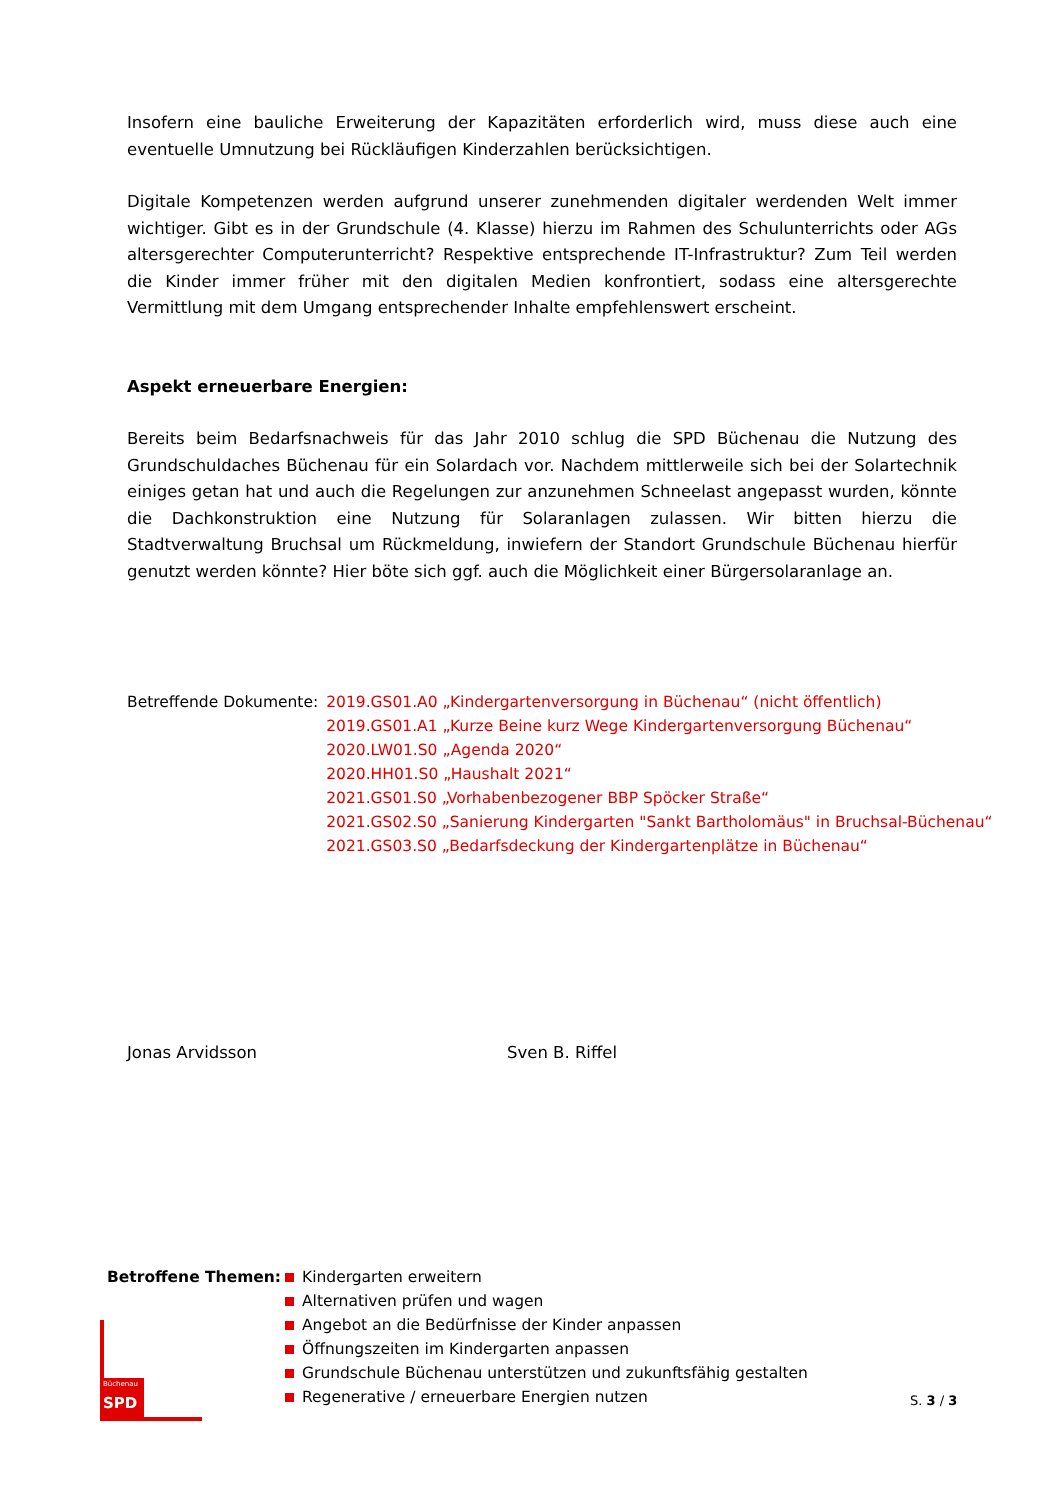Insofern eine bauliche Erweiterung der Kapazitäten erforderlich wird, muss diese auch eine eventuelle Umnutzung bei Rückläufigen Kinderzahlen berücksichtigen.
Digitale Kompetenzen werden aufgrund unserer zunehmenden digitaler werdenden Welt immer wichtiger. Gibt es in der Grundschule (4. Klasse) hierzu im Rahmen des Schulunterrichts oder AGs altersgerechter Computerunterricht? Respektive entsprechende IT-Infrastruktur? Zum Teil werden die Kinder immer früher mit den digitalen Medien konfrontiert, sodass eine altersgerechte Vermittlung mit dem Umgang entsprechender Inhalte empfehlenswert erscheint.
Aspekt erneuerbare Energien:
Bereits beim Bedarfsnachweis für das Jahr 2010 schlug die SPD Büchenau die Nutzung des Grundschuldaches Büchenau für ein Solardach vor. Nachdem mittlerweile sich bei der Solartechnik einiges getan hat und auch die Regelungen zur anzunehmen Schneelast angepasst wurden, könnte die Dachkonstruktion eine Nutzung für Solaranlagen zulassen. Wir bitten hierzu die Stadtverwaltung Bruchsal um Rückmeldung, inwiefern der Standort Grundschule Büchenau hierfür genutzt werden könnte? Hier böte sich ggf. auch die Möglichkeit einer Bürgersolaranlage an.
Betreffende Dokumente: 2019.GS01.A0 „Kindergartenversorgung in Büchenau“ (nicht öffentlich)
2019.GS01.A1 „Kurze Beine kurz Wege Kindergartenversorgung Büchenau“
2020.LW01.S0 „Agenda 2020“
2020.HH01.S0 „Haushalt 2021“
2021.GS01.S0 „Vorhabenbezogener BBP Spöcker Straße“
2021.GS02.S0 „Sanierung Kindergarten "Sankt Bartholomäus" in Bruchsal-Büchenau“
2021.GS03.S0 „Bedarfsdeckung der Kindergartenplätze in Büchenau“
Jonas Arvidsson Sven B. Riffel
Betroffene Themen: Kindergarten erweitern
Alternativen prüfen und wagen
Angebot an die Bedürfnisse der Kinder anpassen
Öffnungszeiten im Kindergarten anpassen
Grundschule Büchenau unterstützen und zukunftsfähig gestalten
Regenerative / erneuerbare Energien nutzen
Büchenau
SPD
S. 3 / 3